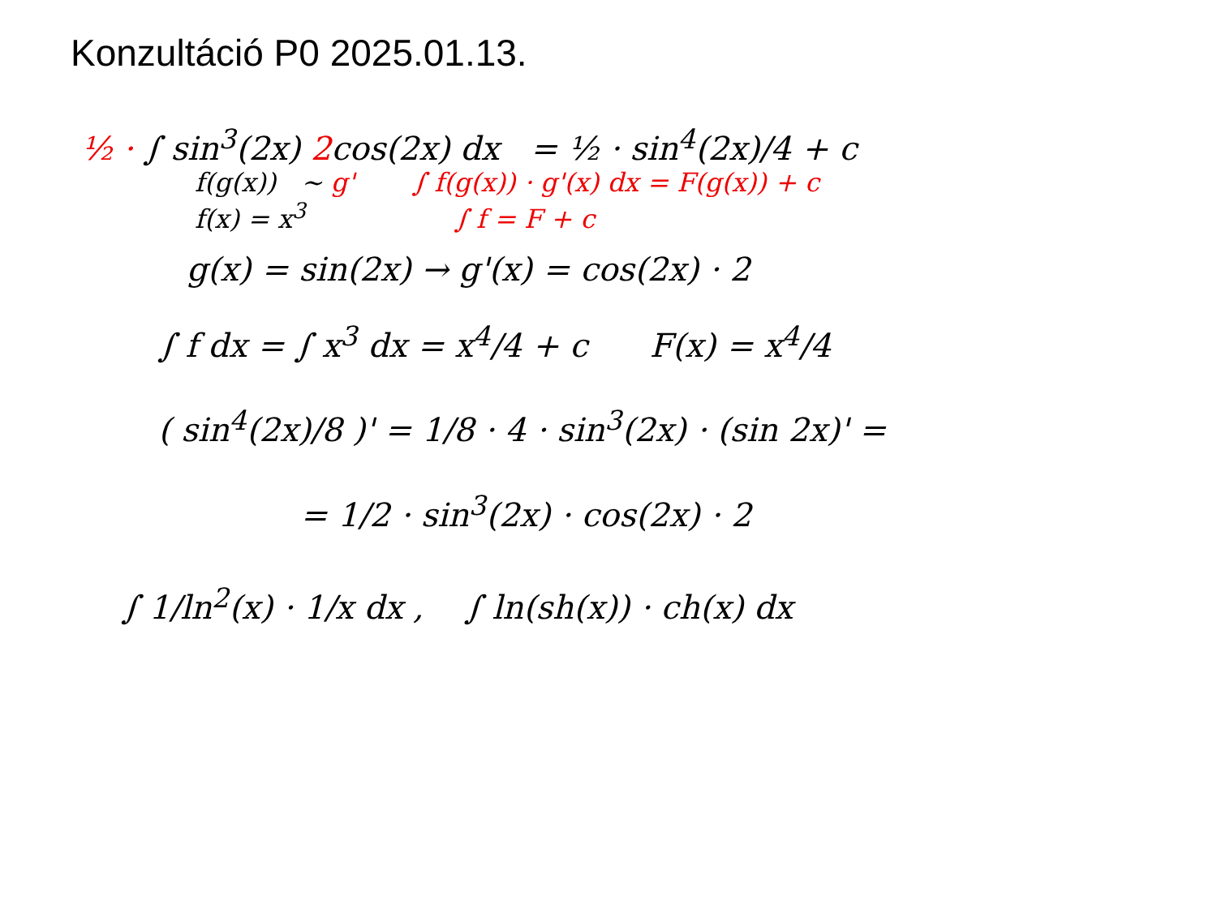Konzultáció P0 2025.01.13.
½ · ∫ sin<sup>3</sup>(2x) 2cos(2x) dx = ½ · sin<sup>4</sup>(2x)/4 + c
f(g(x)) ~ g' ∫ f(g(x)) · g'(x) dx = F(g(x)) + c
f(x) = x<sup>3</sup> ∫ f = F + c
g(x) = sin(2x) → g'(x) = cos(2x) · 2
∫ f dx = ∫ x<sup>3</sup> dx = x<sup>4</sup>/4 + c F(x) = x<sup>4</sup>/4
( sin<sup>4</sup>(2x)/8 )' = 1/8 · 4 · sin<sup>3</sup>(2x) · (sin 2x)' =
= 1/2 · sin<sup>3</sup>(2x) · cos(2x) · 2
∫ 1/ln<sup>2</sup>(x) · 1/x dx , ∫ ln(sh(x)) · ch(x) dx